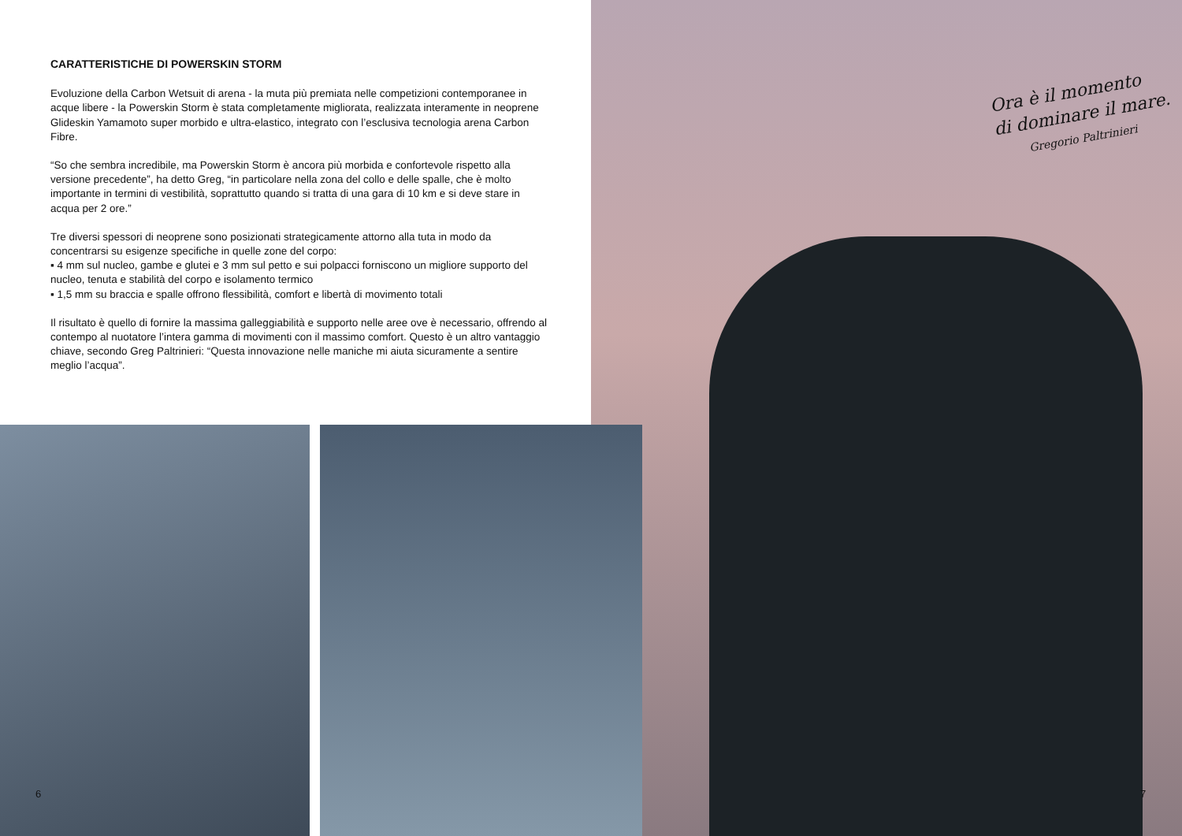CARATTERISTICHE DI POWERSKIN STORM
Evoluzione della Carbon Wetsuit di arena - la muta più premiata nelle competizioni contemporanee in acque libere - la Powerskin Storm è stata completamente migliorata, realizzata interamente in neoprene Glideskin Yamamoto super morbido e ultra-elastico, integrato con l’esclusiva tecnologia arena Carbon Fibre.
“So che sembra incredibile, ma Powerskin Storm è ancora più morbida e confortevole rispetto alla versione precedente”, ha detto Greg, “in particolare nella zona del collo e delle spalle, che è molto importante in termini di vestibilità, soprattutto quando si tratta di una gara di 10 km e si deve stare in acqua per 2 ore.”
Tre diversi spessori di neoprene sono posizionati strategicamente attorno alla tuta in modo da concentrarsi su esigenze specifiche in quelle zone del corpo:
▪ 4 mm sul nucleo, gambe e glutei e 3 mm sul petto e sui polpacci forniscono un migliore supporto del nucleo, tenuta e stabilità del corpo e isolamento termico
▪ 1,5 mm su braccia e spalle offrono flessibilità, comfort e libertà di movimento totali
Il risultato è quello di fornire la massima galleggiabilità e supporto nelle aree ove è necessario, offrendo al contempo al nuotatore l’intera gamma di movimenti con il massimo comfort. Questo è un altro vantaggio chiave, secondo Greg Paltrinieri: “Questa innovazione nelle maniche mi aiuta sicuramente a sentire meglio l’acqua”.
Ora è il momento
di dominare il mare.
Gregorio Paltrinieri
6 7